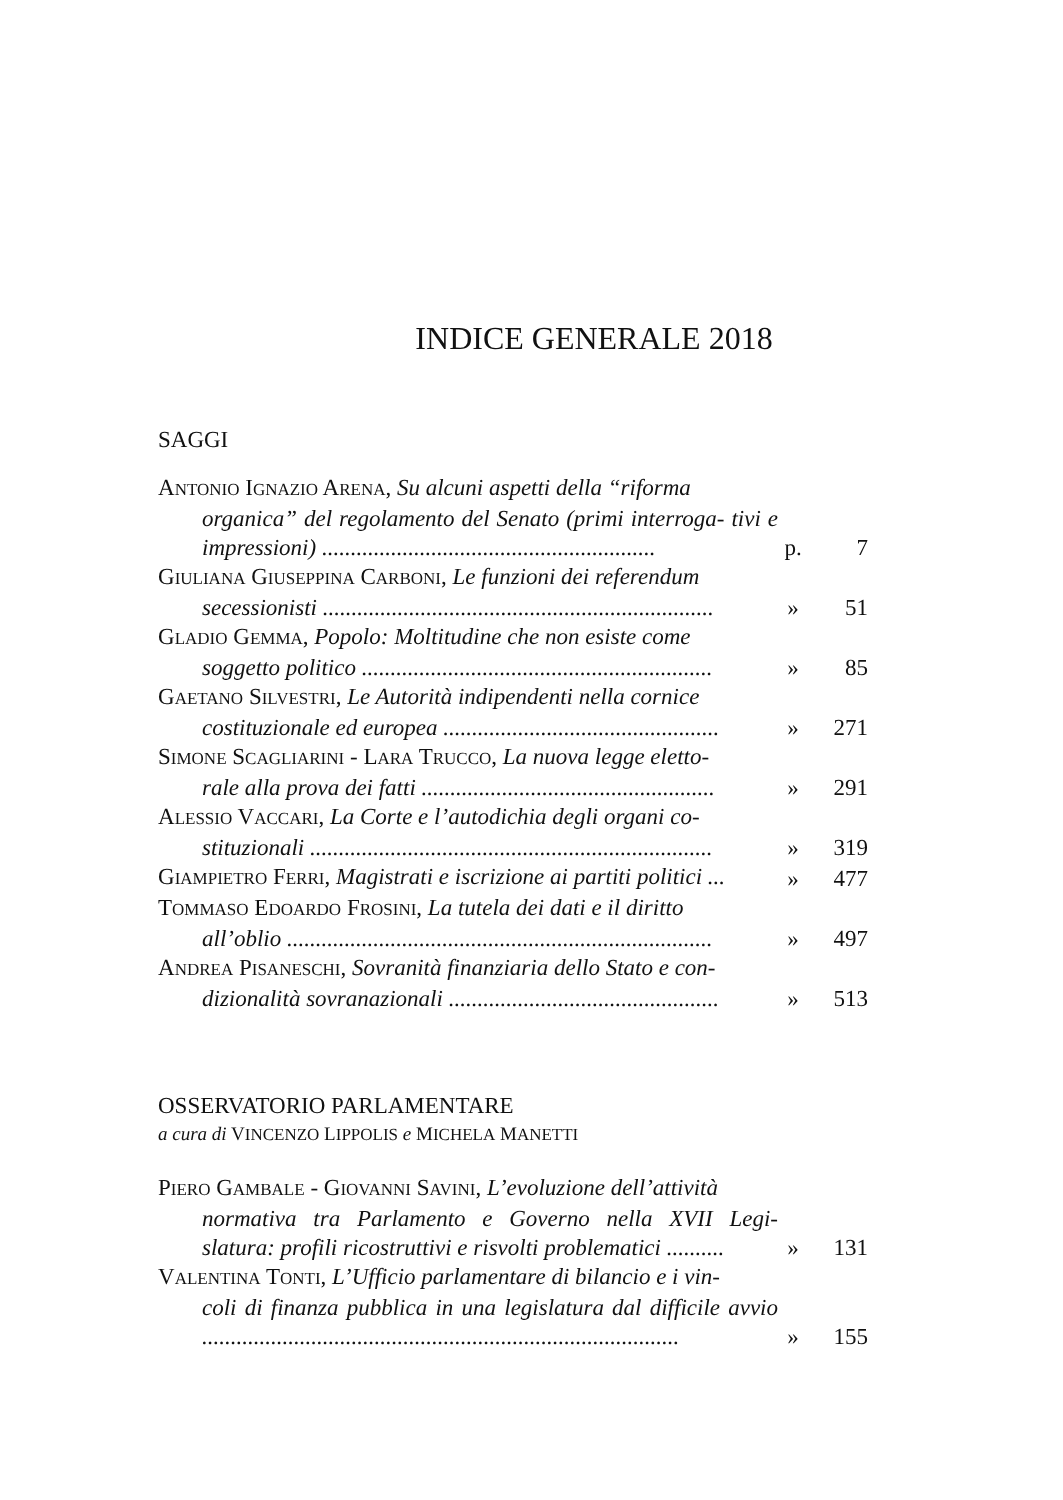INDICE GENERALE 2018
SAGGI
ANTONIO IGNAZIO ARENA, Su alcuni aspetti della “riforma
organica” del regolamento del Senato (primi interroga- tivi e impressioni) ..........................................................
p. 7
GIULIANA GIUSEPPINA CARBONI, Le funzioni dei referendum
secessionisti ....................................................................
» 51
GLADIO GEMMA, Popolo: Moltitudine che non esiste come
soggetto politico .............................................................
» 85
GAETANO SILVESTRI, Le Autorità indipendenti nella cornice
costituzionale ed europea ................................................
» 271
SIMONE SCAGLIARINI - LARA TRUCCO, La nuova legge eletto-
rale alla prova dei fatti ...................................................
» 291
ALESSIO VACCARI, La Corte e l’autodichia degli organi co-
stituzionali ......................................................................
» 319
GIAMPIETRO FERRI, Magistrati e iscrizione ai partiti politici ...
» 477
TOMMASO EDOARDO FROSINI, La tutela dei dati e il diritto
all’oblio ..........................................................................
» 497
ANDREA PISANESCHI, Sovranità finanziaria dello Stato e con-
dizionalità sovranazionali ...............................................
» 513
OSSERVATORIO PARLAMENTARE
a cura di VINCENZO LIPPOLIS e MICHELA MANETTI
PIERO GAMBALE - GIOVANNI SAVINI, L’evoluzione dell’attività
normativa tra Parlamento e Governo nella XVII Legi- slatura: profili ricostruttivi e risvolti problematici ..........
» 131
VALENTINA TONTI, L’Ufficio parlamentare di bilancio e i vin-
coli di finanza pubblica in una legislatura dal difficile avvio ...................................................................................
» 155